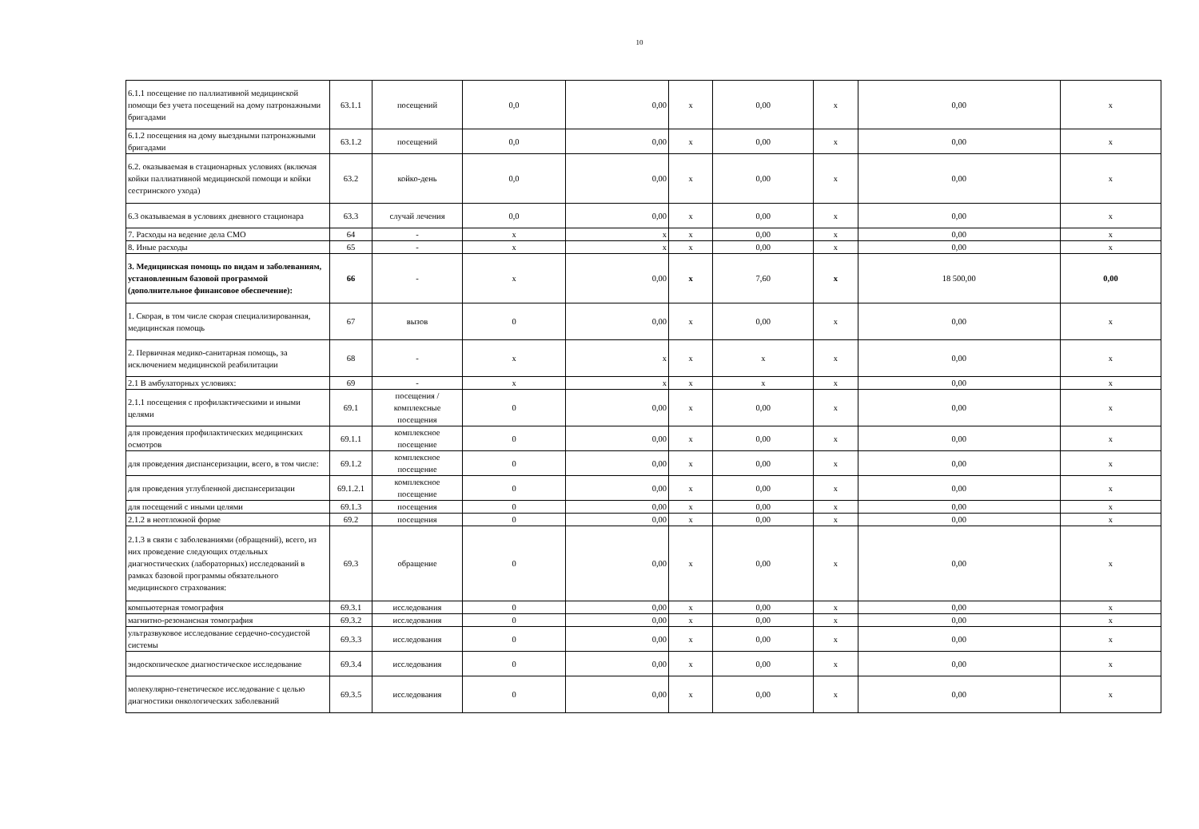10
| 6.1.1 посещение по паллиативной медицинской помощи без учета посещений на дому патронажными бригадами | 63.1.1 | посещений | 0,0 | 0,00 | х | 0,00 | х | 0,00 | х |
| 6.1.2 посещения на дому выездными патронажными бригадами | 63.1.2 | посещений | 0,0 | 0,00 | х | 0,00 | х | 0,00 | х |
| 6.2. оказываемая в стационарных условиях (включая койки паллиативной медицинской помощи и койки сестринского ухода) | 63.2 | койко-день | 0,0 | 0,00 | х | 0,00 | х | 0,00 | х |
| 6.3 оказываемая в условиях дневного стационара | 63.3 | случай лечения | 0,0 | 0,00 | х | 0,00 | х | 0,00 | х |
| 7. Расходы на ведение дела СМО | 64 | - | х | х | х | 0,00 | х | 0,00 | х |
| 8. Иные расходы | 65 | - | х | х | х | 0,00 | х | 0,00 | х |
| 3. Медицинская помощь по видам и заболеваниям, установленным базовой программой (дополнительное финансовое обеспечение): | 66 | - | х | 0,00 | х | 7,60 | х | 18 500,00 | 0,00 |
| 1. Скорая, в том числе скорая специализированная, медицинская помощь | 67 | вызов | 0 | 0,00 | х | 0,00 | х | 0,00 | х |
| 2. Первичная медико-санитарная помощь, за исключением медицинской реабилитации | 68 | - | х | х | х | х | х | 0,00 | х |
| 2.1 В амбулаторных условиях: | 69 | - | х | х | х | х | х | 0,00 | х |
| 2.1.1 посещения с профилактическими и иными целями | 69.1 | посещения / комплексные посещения | 0 | 0,00 | х | 0,00 | х | 0,00 | х |
| для проведения профилактических медицинских осмотров | 69.1.1 | комплексное посещение | 0 | 0,00 | х | 0,00 | х | 0,00 | х |
| для проведения диспансеризации, всего, в том числе: | 69.1.2 | комплексное посещение | 0 | 0,00 | х | 0,00 | х | 0,00 | х |
| для проведения углубленной диспансеризации | 69.1.2.1 | комплексное посещение | 0 | 0,00 | х | 0,00 | х | 0,00 | х |
| для посещений с иными целями | 69.1.3 | посещения | 0 | 0,00 | х | 0,00 | х | 0,00 | х |
| 2.1.2 в неотложной форме | 69.2 | посещения | 0 | 0,00 | х | 0,00 | х | 0,00 | х |
| 2.1.3 в связи с заболеваниями (обращений), всего, из них проведение следующих отдельных диагностических (лабораторных) исследований в рамках базовой программы обязательного медицинского страхования: | 69.3 | обращение | 0 | 0,00 | х | 0,00 | х | 0,00 | х |
| компьютерная томография | 69.3.1 | исследования | 0 | 0,00 | х | 0,00 | х | 0,00 | х |
| магнитно-резонансная томография | 69.3.2 | исследования | 0 | 0,00 | х | 0,00 | х | 0,00 | х |
| ультразвуковое исследование сердечно-сосудистой системы | 69.3.3 | исследования | 0 | 0,00 | х | 0,00 | х | 0,00 | х |
| эндоскопическое диагностическое исследование | 69.3.4 | исследования | 0 | 0,00 | х | 0,00 | х | 0,00 | х |
| молекулярно-генетическое исследование с целью диагностики онкологических заболеваний | 69.3.5 | исследования | 0 | 0,00 | х | 0,00 | х | 0,00 | х |